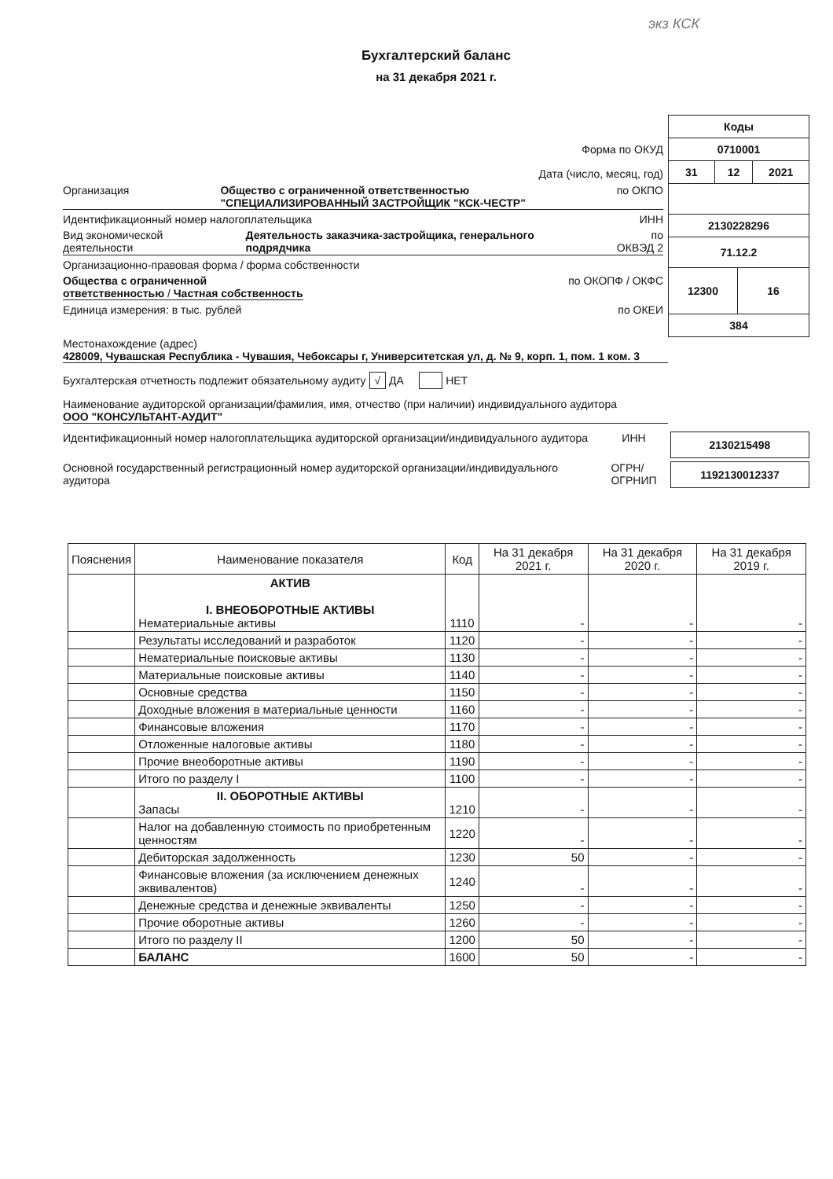экз КСК
Бухгалтерский баланс
на 31 декабря 2021 г.
Форма по ОКУД
Дата (число, месяц, год)
Организация Общество с ограниченной ответственностью
"СПЕЦИАЛИЗИРОВАННЫЙ ЗАСТРОЙЩИК "КСК-ЧЕСТР" по ОКПО
Идентификационный номер налогоплательщика ИНН
Вид экономической
деятельности Деятельность заказчика-застройщика, генерального
подрядчика по
ОКВЭД 2
Организационно-правовая форма / форма собственности
Общества с ограниченной
ответственностью / Частная собственность по ОКОПФ / ОКФС
Единица измерения: в тыс. рублей по ОКЕИ
| Коды | | | |
| 0710001 | | | |
| 31 | 12 | | 2021 |
| 2130228296 | | | |
| 71.12.2 | | | |
| 12300 | | 16 | |
| 384 | | | |
Местонахождение (адрес)
428009, Чувашская Республика - Чувашия, Чебоксары г, Университетская ул, д. № 9, корп. 1, пом. 1 ком. 3
Бухгалтерская отчетность подлежит обязательному аудиту √ ДА НЕТ
Наименование аудиторской организации/фамилия, имя, отчество (при наличии) индивидуального аудитора
ООО "КОНСУЛЬТАНТ-АУДИТ"
Идентификационный номер налогоплательщика аудиторской организации/индивидуального аудитора ИНН 2130215498
Основной государственный регистрационный номер аудиторской организации/индивидуального аудитора ОГРН/
ОГРНИП 1192130012337
| Пояснения | Наименование показателя | Код | На 31 декабря 2021 г. | На 31 декабря 2020 г. | На 31 декабря 2019 г. |
| --- | --- | --- | --- | --- | --- |
| | АКТИВ I. ВНЕОБОРОТНЫЕ АКТИВЫ Нематериальные активы | 1110 | - | - | - |
| | Результаты исследований и разработок | 1120 | - | - | - |
| | Нематериальные поисковые активы | 1130 | - | - | - |
| | Материальные поисковые активы | 1140 | - | - | - |
| | Основные средства | 1150 | - | - | - |
| | Доходные вложения в материальные ценности | 1160 | - | - | - |
| | Финансовые вложения | 1170 | - | - | - |
| | Отложенные налоговые активы | 1180 | - | - | - |
| | Прочие внеоборотные активы | 1190 | - | - | - |
| | Итого по разделу I | 1100 | - | - | - |
| | II. ОБОРОТНЫЕ АКТИВЫ Запасы | 1210 | - | - | - |
| | Налог на добавленную стоимость по приобретенным ценностям | 1220 | - | - | - |
| | Дебиторская задолженность | 1230 | 50 | - | - |
| | Финансовые вложения (за исключением денежных эквивалентов) | 1240 | - | - | - |
| | Денежные средства и денежные эквиваленты | 1250 | - | - | - |
| | Прочие оборотные активы | 1260 | - | - | - |
| | Итого по разделу II | 1200 | 50 | - | - |
| | БАЛАНС | 1600 | 50 | - | - |